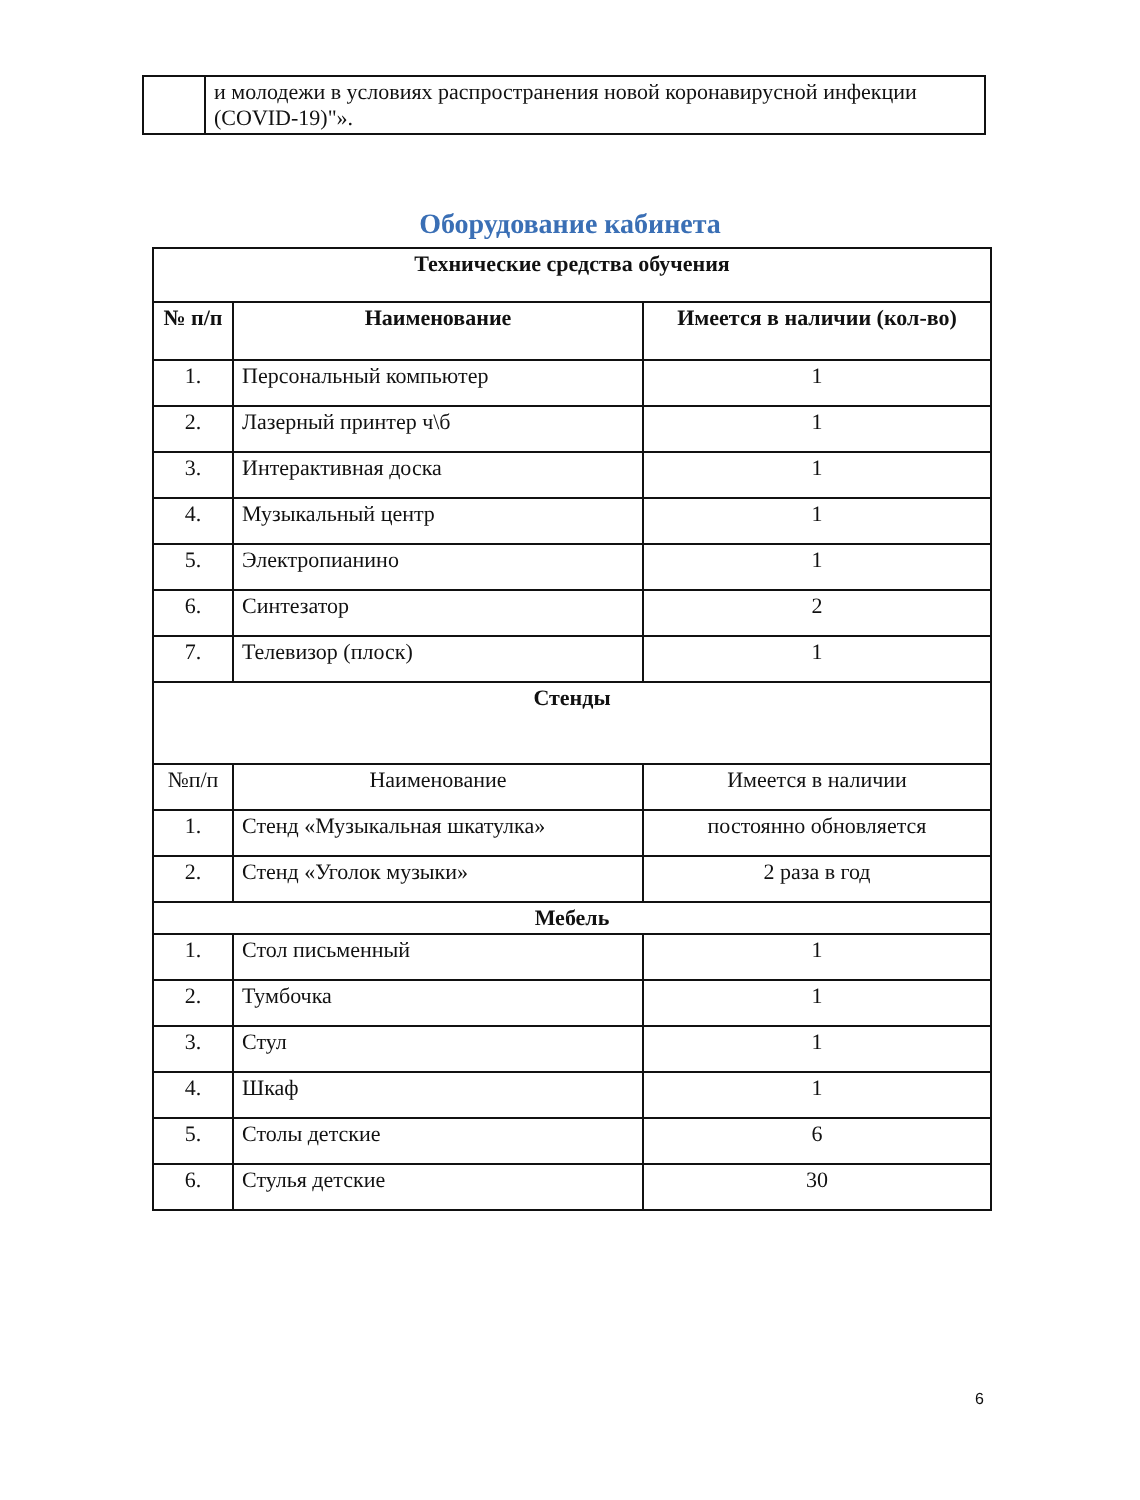| | и молодежи в условиях распространения новой коронавирусной инфекции (COVID-19)"». |
Оборудование кабинета
| Технические средства обучения | | |
| --- | --- | --- |
| № п/п | Наименование | Имеется в наличии (кол-во) |
| 1. | Персональный компьютер | 1 |
| 2. | Лазерный принтер ч\б | 1 |
| 3. | Интерактивная доска | 1 |
| 4. | Музыкальный центр | 1 |
| 5. | Электропианино | 1 |
| 6. | Синтезатор | 2 |
| 7. | Телевизор (плоск) | 1 |
| Стенды | | |
| №п/п | Наименование | Имеется в наличии |
| 1. | Стенд «Музыкальная шкатулка» | постоянно обновляется |
| 2. | Стенд «Уголок музыки» | 2 раза в год |
| Мебель | | |
| 1. | Стол письменный | 1 |
| 2. | Тумбочка | 1 |
| 3. | Стул | 1 |
| 4. | Шкаф | 1 |
| 5. | Столы детские | 6 |
| 6. | Стулья детские | 30 |
6